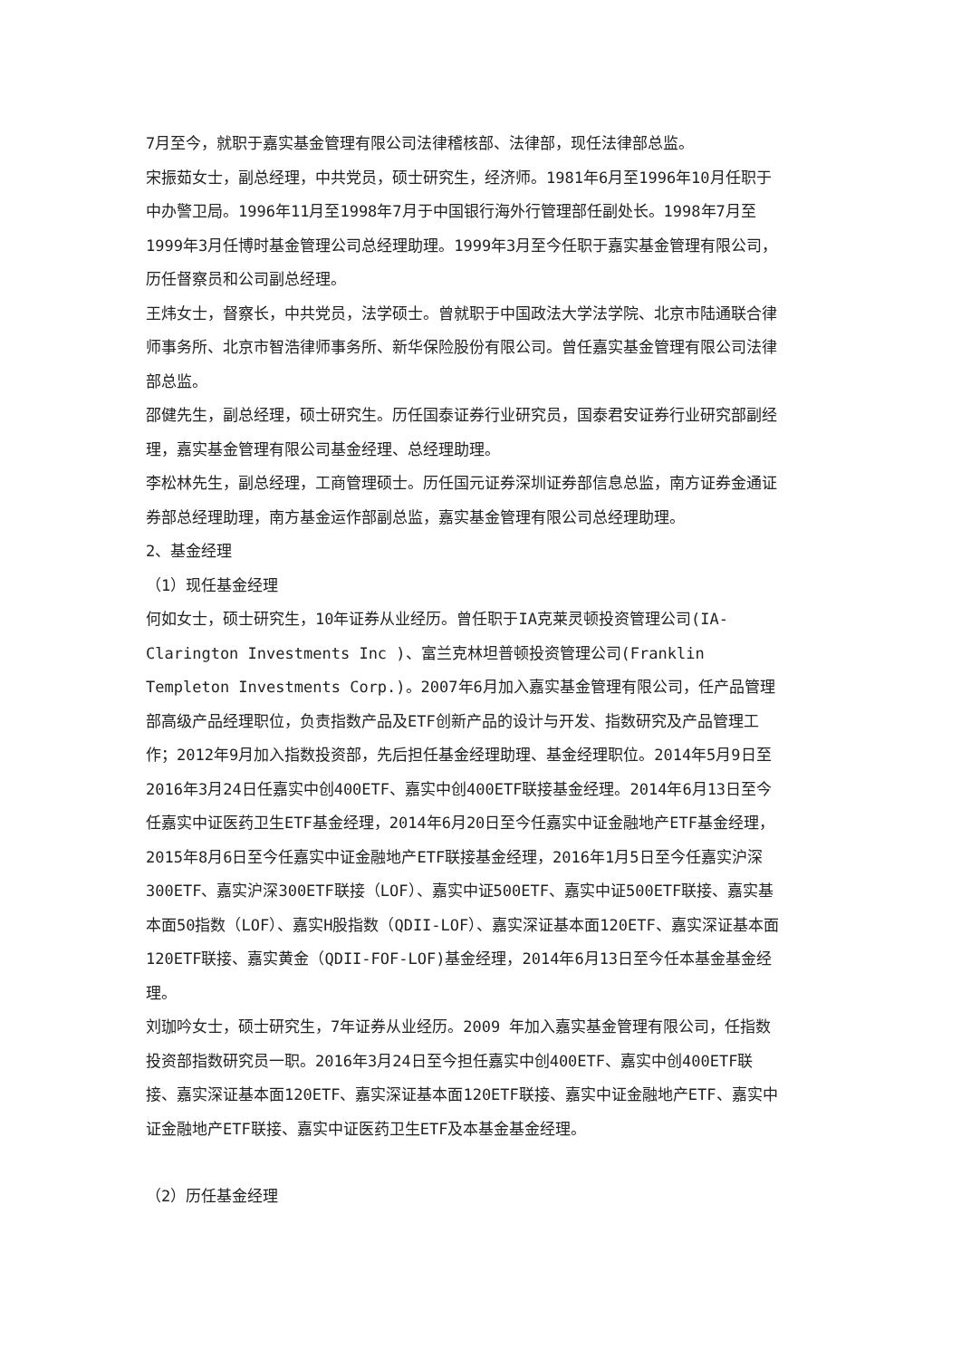7月至今，就职于嘉实基金管理有限公司法律稽核部、法律部，现任法律部总监。
宋振茹女士，副总经理，中共党员，硕士研究生，经济师。1981年6月至1996年10月任职于中办警卫局。1996年11月至1998年7月于中国银行海外行管理部任副处长。1998年7月至1999年3月任博时基金管理公司总经理助理。1999年3月至今任职于嘉实基金管理有限公司，历任督察员和公司副总经理。
王炜女士，督察长，中共党员，法学硕士。曾就职于中国政法大学法学院、北京市陆通联合律师事务所、北京市智浩律师事务所、新华保险股份有限公司。曾任嘉实基金管理有限公司法律部总监。
邵健先生，副总经理，硕士研究生。历任国泰证券行业研究员，国泰君安证券行业研究部副经理，嘉实基金管理有限公司基金经理、总经理助理。
李松林先生，副总经理，工商管理硕士。历任国元证券深圳证券部信息总监，南方证券金通证券部总经理助理，南方基金运作部副总监，嘉实基金管理有限公司总经理助理。
2、基金经理
（1）现任基金经理
何如女士，硕士研究生，10年证券从业经历。曾任职于IA克莱灵顿投资管理公司(IA-Clarington Investments Inc )、富兰克林坦普顿投资管理公司(Franklin Templeton Investments Corp.)。2007年6月加入嘉实基金管理有限公司，任产品管理部高级产品经理职位，负责指数产品及ETF创新产品的设计与开发、指数研究及产品管理工作；2012年9月加入指数投资部，先后担任基金经理助理、基金经理职位。2014年5月9日至2016年3月24日任嘉实中创400ETF、嘉实中创400ETF联接基金经理。2014年6月13日至今任嘉实中证医药卫生ETF基金经理，2014年6月20日至今任嘉实中证金融地产ETF基金经理，2015年8月6日至今任嘉实中证金融地产ETF联接基金经理，2016年1月5日至今任嘉实沪深300ETF、嘉实沪深300ETF联接（LOF）、嘉实中证500ETF、嘉实中证500ETF联接、嘉实基本面50指数（LOF）、嘉实H股指数（QDII-LOF）、嘉实深证基本面120ETF、嘉实深证基本面120ETF联接、嘉实黄金（QDII-FOF-LOF)基金经理，2014年6月13日至今任本基金基金经理。
刘珈吟女士，硕士研究生，7年证券从业经历。2009 年加入嘉实基金管理有限公司，任指数投资部指数研究员一职。2016年3月24日至今担任嘉实中创400ETF、嘉实中创400ETF联接、嘉实深证基本面120ETF、嘉实深证基本面120ETF联接、嘉实中证金融地产ETF、嘉实中证金融地产ETF联接、嘉实中证医药卫生ETF及本基金基金经理。
（2）历任基金经理